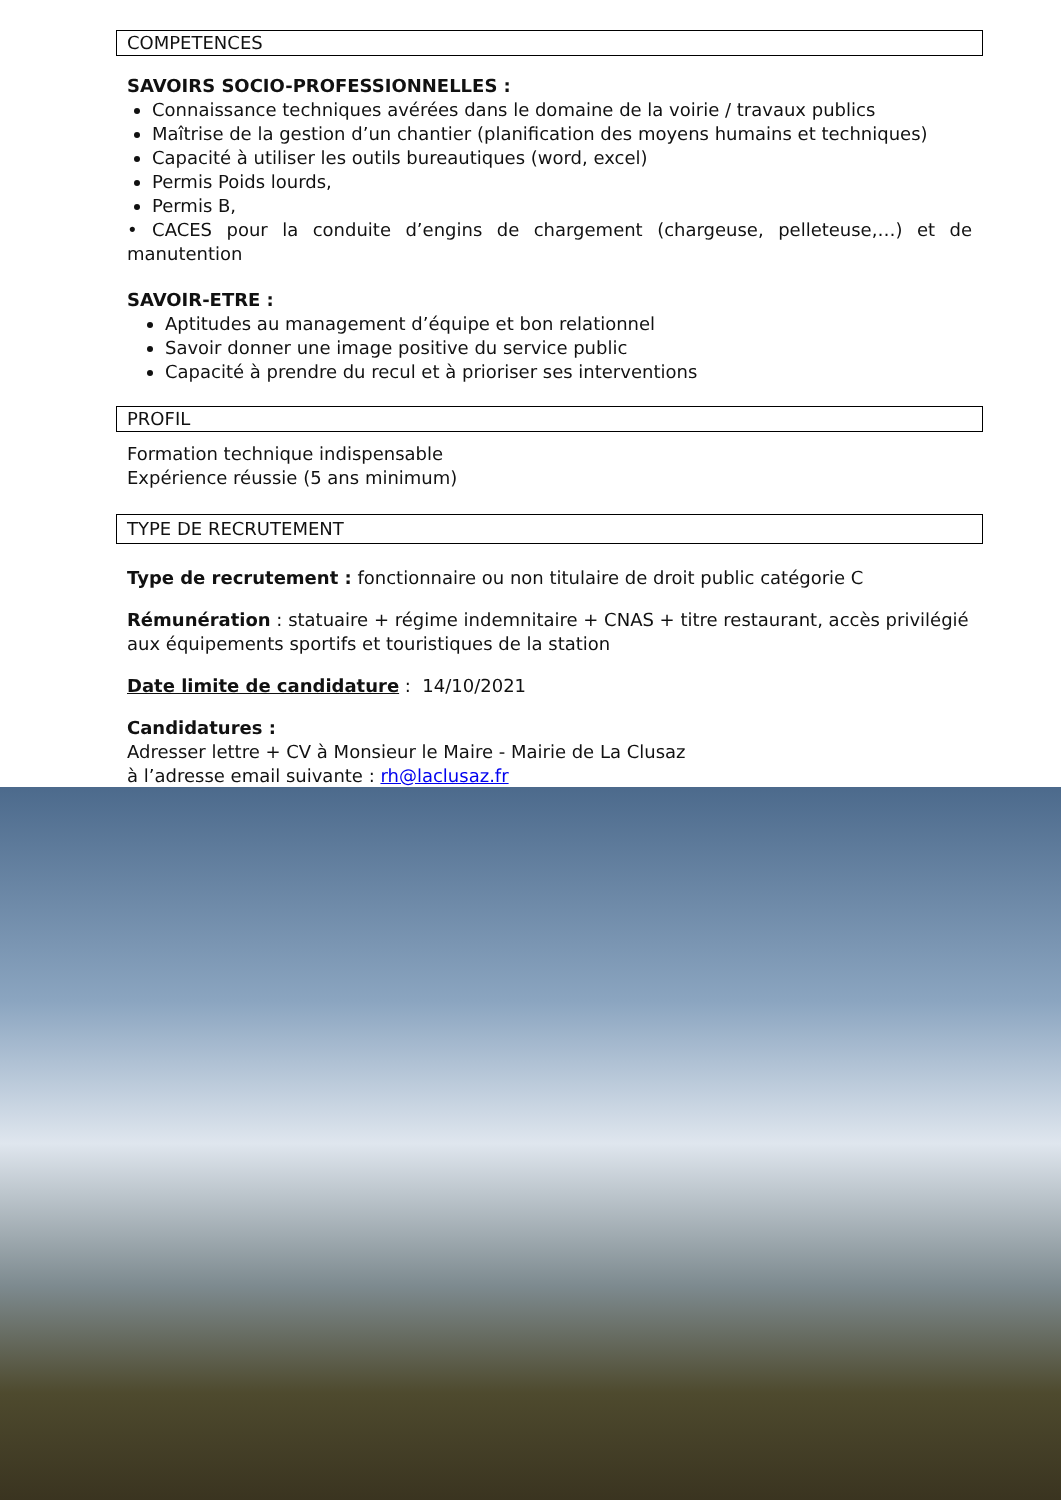COMPETENCES
SAVOIRS SOCIO-PROFESSIONNELLES :
Connaissance techniques avérées dans le domaine de la voirie / travaux publics
Maîtrise de la gestion d’un chantier (planification des moyens humains et techniques)
Capacité à utiliser les outils bureautiques (word, excel)
Permis Poids lourds,
Permis B,
• CACES pour la conduite d’engins de chargement (chargeuse, pelleteuse,…) et de manutention
SAVOIR-ETRE :
Aptitudes au management d’équipe et bon relationnel
Savoir donner une image positive du service public
Capacité à prendre du recul et à prioriser ses interventions
PROFIL
Formation technique indispensable
Expérience réussie (5 ans minimum)
TYPE DE RECRUTEMENT
Type de recrutement : fonctionnaire ou non titulaire de droit public catégorie C
Rémunération : statuaire + régime indemnitaire + CNAS + titre restaurant, accès privilégié aux équipements sportifs et touristiques de la station
Date limite de candidature : 14/10/2021
Candidatures :
Adresser lettre + CV à Monsieur le Maire - Mairie de La Clusaz
à l’adresse email suivante : rh@laclusaz.fr